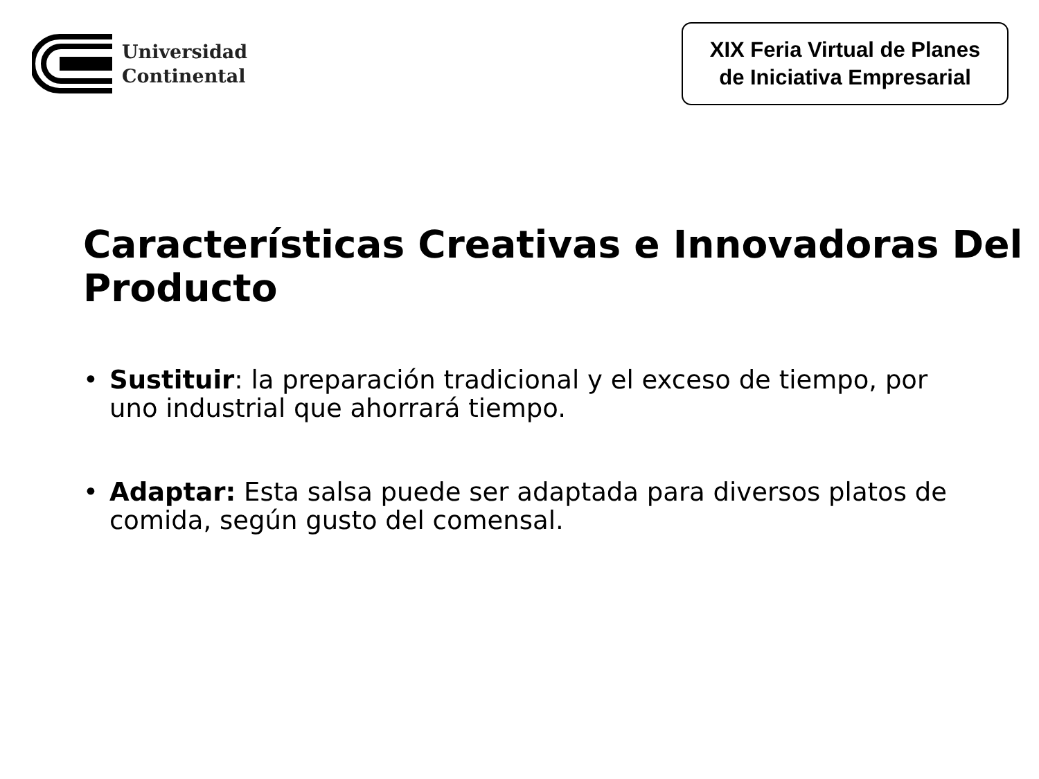Universidad
Continental
XIX Feria Virtual de Planes de Iniciativa Empresarial
Características Creativas e Innovadoras Del Producto
• Sustituir: la preparación tradicional y el exceso de tiempo, por uno industrial que ahorrará tiempo.
• Adaptar: Esta salsa puede ser adaptada para diversos platos de comida, según gusto del comensal.